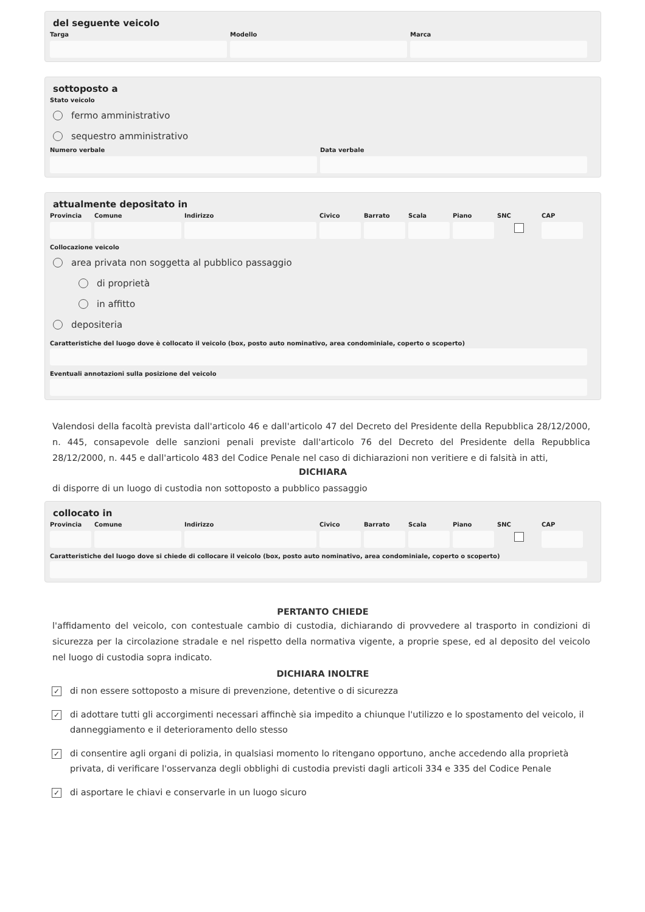del seguente veicolo
Targa Modello Marca
sottoposto a
Stato veicolo
fermo amministrativo
sequestro amministrativo
Numero verbale Data verbale
attualmente depositato in
Provincia
Comune Indirizzo Civico Barrato Scala Piano SNC CAP
Collocazione veicolo
area privata non soggetta al pubblico passaggio
di proprietà
in affitto
depositeria
Caratteristiche del luogo dove è collocato il veicolo (box, posto auto nominativo, area condominiale, coperto o scoperto)
Eventuali annotazioni sulla posizione del veicolo
Valendosi della facoltà prevista dall'articolo 46 e dall'articolo 47 del Decreto del Presidente della Repubblica 28/12/2000, n. 445, consapevole delle sanzioni penali previste dall'articolo 76 del Decreto del Presidente della Repubblica 28/12/2000, n. 445 e dall'articolo 483 del Codice Penale nel caso di dichiarazioni non veritiere e di falsità in atti,
DICHIARA
di disporre di un luogo di custodia non sottoposto a pubblico passaggio
collocato in
Provincia
Comune Indirizzo Civico Barrato Scala Piano SNC CAP
Caratteristiche del luogo dove si chiede di collocare il veicolo (box, posto auto nominativo, area condominiale, coperto o scoperto)
PERTANTO CHIEDE
l'affidamento del veicolo, con contestuale cambio di custodia, dichiarando di provvedere al trasporto in condizioni di sicurezza per la circolazione stradale e nel rispetto della normativa vigente, a proprie spese, ed al deposito del veicolo nel luogo di custodia sopra indicato.
DICHIARA INOLTRE
✓ di non essere sottoposto a misure di prevenzione, detentive o di sicurezza
✓ di adottare tutti gli accorgimenti necessari affinchè sia impedito a chiunque l'utilizzo e lo spostamento del veicolo, il danneggiamento e il deterioramento dello stesso
✓ di consentire agli organi di polizia, in qualsiasi momento lo ritengano opportuno, anche accedendo alla proprietà privata, di verificare l'osservanza degli obblighi di custodia previsti dagli articoli 334 e 335 del Codice Penale
✓ di asportare le chiavi e conservarle in un luogo sicuro